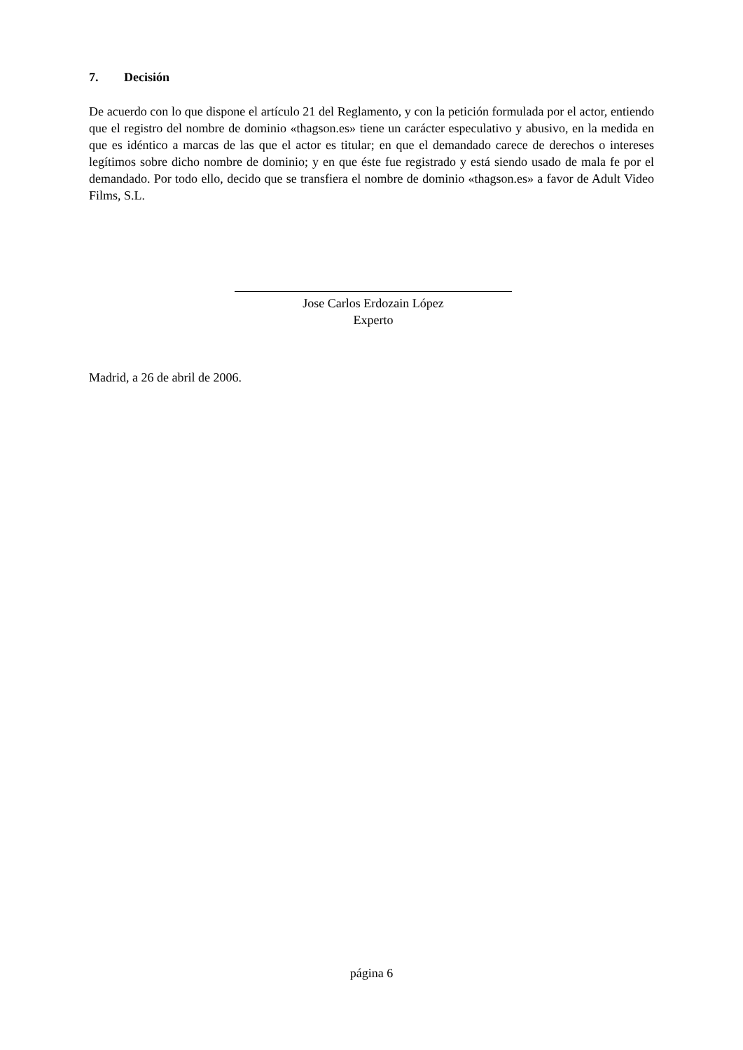7. Decisión
De acuerdo con lo que dispone el artículo 21 del Reglamento, y con la petición formulada por el actor, entiendo que el registro del nombre de dominio «thagson.es» tiene un carácter especulativo y abusivo, en la medida en que es idéntico a marcas de las que el actor es titular; en que el demandado carece de derechos o intereses legítimos sobre dicho nombre de dominio; y en que éste fue registrado y está siendo usado de mala fe por el demandado. Por todo ello, decido que se transfiera el nombre de dominio «thagson.es» a favor de Adult Video Films, S.L.
Jose Carlos Erdozain López
Experto
Madrid, a 26 de abril de 2006.
página 6